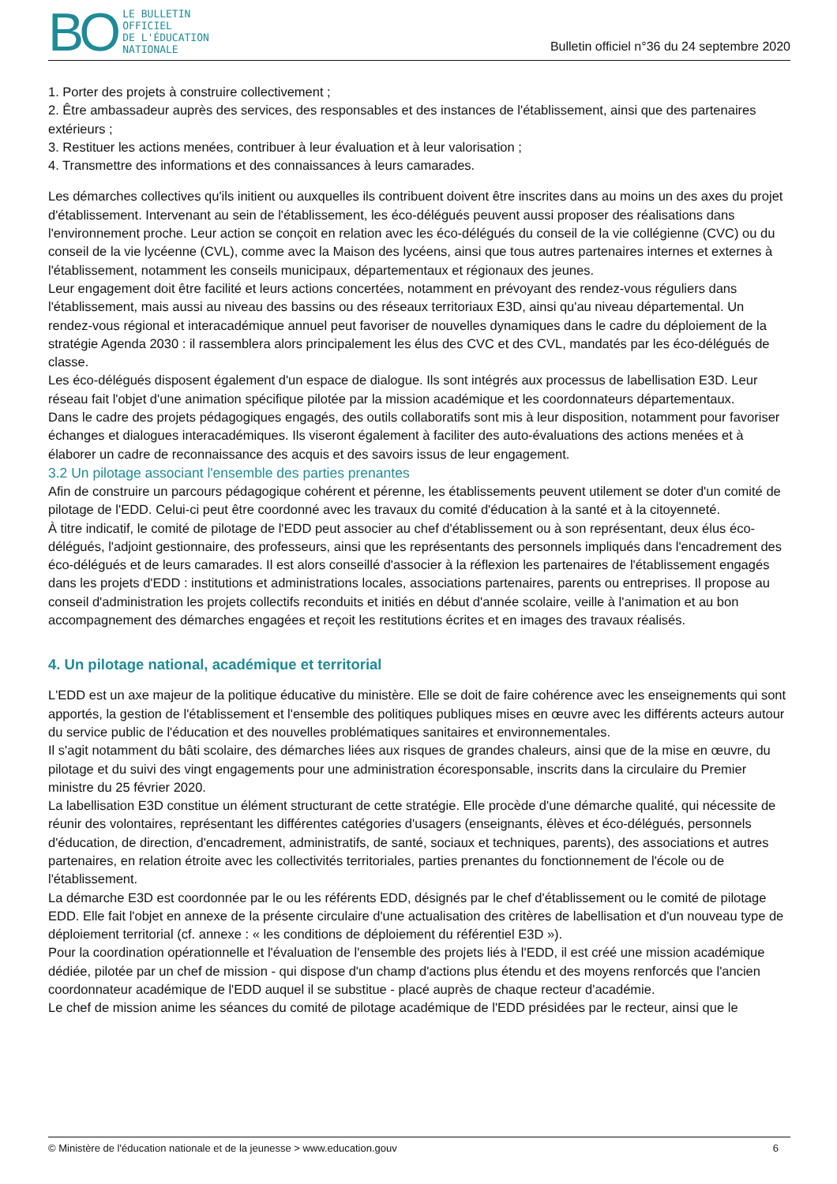BO
LE BULLETIN
OFFICIEL
DE L'ÉDUCATION
NATIONALE
Bulletin officiel n°36 du 24 septembre 2020
1. Porter des projets à construire collectivement ;
2. Être ambassadeur auprès des services, des responsables et des instances de l'établissement, ainsi que des partenaires extérieurs ;
3. Restituer les actions menées, contribuer à leur évaluation et à leur valorisation ;
4. Transmettre des informations et des connaissances à leurs camarades.
Les démarches collectives qu'ils initient ou auxquelles ils contribuent doivent être inscrites dans au moins un des axes du projet d'établissement. Intervenant au sein de l'établissement, les éco-délégués peuvent aussi proposer des réalisations dans l'environnement proche. Leur action se conçoit en relation avec les éco-délégués du conseil de la vie collégienne (CVC) ou du conseil de la vie lycéenne (CVL), comme avec la Maison des lycéens, ainsi que tous autres partenaires internes et externes à l'établissement, notamment les conseils municipaux, départementaux et régionaux des jeunes.
Leur engagement doit être facilité et leurs actions concertées, notamment en prévoyant des rendez-vous réguliers dans l'établissement, mais aussi au niveau des bassins ou des réseaux territoriaux E3D, ainsi qu'au niveau départemental. Un rendez-vous régional et interacadémique annuel peut favoriser de nouvelles dynamiques dans le cadre du déploiement de la stratégie Agenda 2030 : il rassemblera alors principalement les élus des CVC et des CVL, mandatés par les éco-délégués de classe.
Les éco-délégués disposent également d'un espace de dialogue. Ils sont intégrés aux processus de labellisation E3D. Leur réseau fait l'objet d'une animation spécifique pilotée par la mission académique et les coordonnateurs départementaux.
Dans le cadre des projets pédagogiques engagés, des outils collaboratifs sont mis à leur disposition, notamment pour favoriser échanges et dialogues interacadémiques. Ils viseront également à faciliter des auto-évaluations des actions menées et à élaborer un cadre de reconnaissance des acquis et des savoirs issus de leur engagement.
3.2 Un pilotage associant l'ensemble des parties prenantes
Afin de construire un parcours pédagogique cohérent et pérenne, les établissements peuvent utilement se doter d'un comité de pilotage de l'EDD. Celui-ci peut être coordonné avec les travaux du comité d'éducation à la santé et à la citoyenneté.
À titre indicatif, le comité de pilotage de l'EDD peut associer au chef d'établissement ou à son représentant, deux élus éco-délégués, l'adjoint gestionnaire, des professeurs, ainsi que les représentants des personnels impliqués dans l'encadrement des éco-délégués et de leurs camarades. Il est alors conseillé d'associer à la réflexion les partenaires de l'établissement engagés dans les projets d'EDD : institutions et administrations locales, associations partenaires, parents ou entreprises. Il propose au conseil d'administration les projets collectifs reconduits et initiés en début d'année scolaire, veille à l'animation et au bon accompagnement des démarches engagées et reçoit les restitutions écrites et en images des travaux réalisés.
4. Un pilotage national, académique et territorial
L'EDD est un axe majeur de la politique éducative du ministère. Elle se doit de faire cohérence avec les enseignements qui sont apportés, la gestion de l'établissement et l'ensemble des politiques publiques mises en œuvre avec les différents acteurs autour du service public de l'éducation et des nouvelles problématiques sanitaires et environnementales.
Il s'agit notamment du bâti scolaire, des démarches liées aux risques de grandes chaleurs, ainsi que de la mise en œuvre, du pilotage et du suivi des vingt engagements pour une administration écoresponsable, inscrits dans la circulaire du Premier ministre du 25 février 2020.
La labellisation E3D constitue un élément structurant de cette stratégie. Elle procède d'une démarche qualité, qui nécessite de réunir des volontaires, représentant les différentes catégories d'usagers (enseignants, élèves et éco-délégués, personnels d'éducation, de direction, d'encadrement, administratifs, de santé, sociaux et techniques, parents), des associations et autres partenaires, en relation étroite avec les collectivités territoriales, parties prenantes du fonctionnement de l'école ou de l'établissement.
La démarche E3D est coordonnée par le ou les référents EDD, désignés par le chef d'établissement ou le comité de pilotage EDD. Elle fait l'objet en annexe de la présente circulaire d'une actualisation des critères de labellisation et d'un nouveau type de déploiement territorial (cf. annexe : « les conditions de déploiement du référentiel E3D »).
Pour la coordination opérationnelle et l'évaluation de l'ensemble des projets liés à l'EDD, il est créé une mission académique dédiée, pilotée par un chef de mission - qui dispose d'un champ d'actions plus étendu et des moyens renforcés que l'ancien coordonnateur académique de l'EDD auquel il se substitue - placé auprès de chaque recteur d'académie.
Le chef de mission anime les séances du comité de pilotage académique de l'EDD présidées par le recteur, ainsi que le
© Ministère de l'éducation nationale et de la jeunesse > www.education.gouv 6